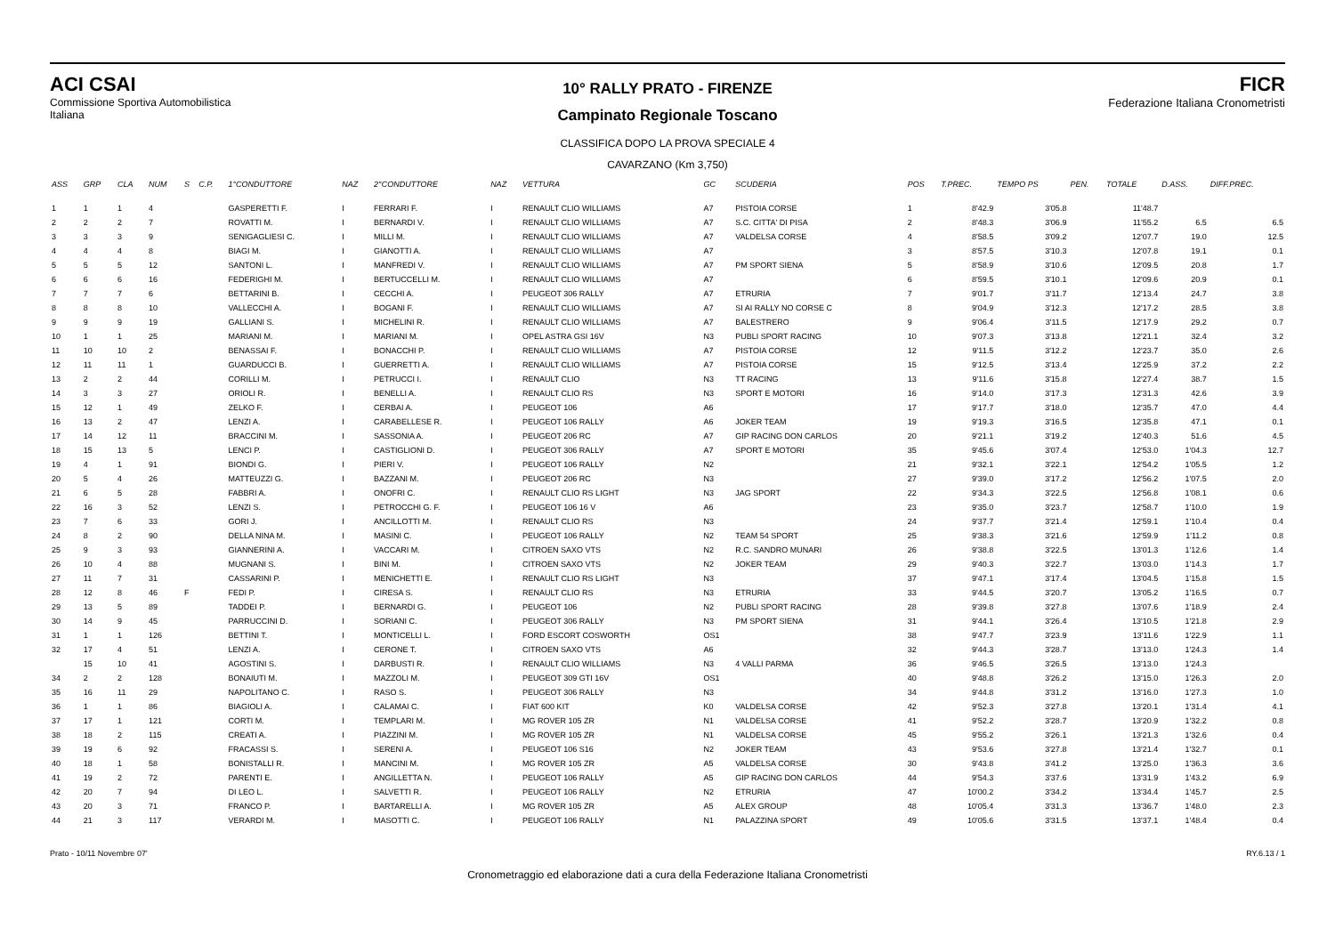ACI CSAI
Commissione Sportiva Automobilistica Italiana
10° RALLY PRATO - FIRENZE
Campinato Regionale Toscano
CLASSIFICA DOPO LA PROVA SPECIALE 4
CAVARZANO (Km 3,750)
FICR
Federazione Italiana Cronometristi
| ASS | GRP | CLA | NUM | S | C.P. | 1°CONDUTTORE | NAZ | 2°CONDUTTORE | NAZ | VETTURA | GC | SCUDERIA | POS | T.PREC. | TEMPO PS | PEN. | TOTALE | D.ASS. | DIFF.PREC. |
| --- | --- | --- | --- | --- | --- | --- | --- | --- | --- | --- | --- | --- | --- | --- | --- | --- | --- | --- | --- |
| 1 | 1 | 1 | 4 | | | GASPERETTI F. | I | FERRARI F. | I | RENAULT CLIO WILLIAMS | A7 | PISTOIA CORSE | 1 | 8'42.9 | 3'05.8 | | 11'48.7 | | |
| 2 | 2 | 2 | 7 | | | ROVATTI M. | I | BERNARDI V. | I | RENAULT CLIO WILLIAMS | A7 | S.C. CITTA' DI PISA | 2 | 8'48.3 | 3'06.9 | | 11'55.2 | 6.5 | 6.5 |
| 3 | 3 | 3 | 9 | | | SENIGAGLIESI C. | I | MILLI M. | I | RENAULT CLIO WILLIAMS | A7 | VALDELSA CORSE | 4 | 8'58.5 | 3'09.2 | | 12'07.7 | 19.0 | 12.5 |
| 4 | 4 | 4 | 8 | | | BIAGI M. | I | GIANOTTI A. | I | RENAULT CLIO WILLIAMS | A7 | | 3 | 8'57.5 | 3'10.3 | | 12'07.8 | 19.1 | 0.1 |
| 5 | 5 | 5 | 12 | | | SANTONI L. | I | MANFREDI V. | I | RENAULT CLIO WILLIAMS | A7 | PM SPORT SIENA | 5 | 8'58.9 | 3'10.6 | | 12'09.5 | 20.8 | 1.7 |
| 6 | 6 | 6 | 16 | | | FEDERIGHI M. | I | BERTUCCELLI M. | I | RENAULT CLIO WILLIAMS | A7 | | 6 | 8'59.5 | 3'10.1 | | 12'09.6 | 20.9 | 0.1 |
| 7 | 7 | 7 | 6 | | | BETTARINI B. | I | CECCHI A. | I | PEUGEOT 306 RALLY | A7 | ETRURIA | 7 | 9'01.7 | 3'11.7 | | 12'13.4 | 24.7 | 3.8 |
| 8 | 8 | 8 | 10 | | | VALLECCHI A. | I | BOGANI F. | I | RENAULT CLIO WILLIAMS | A7 | SI AI RALLY NO CORSE C | 8 | 9'04.9 | 3'12.3 | | 12'17.2 | 28.5 | 3.8 |
| 9 | 9 | 9 | 19 | | | GALLIANI S. | I | MICHELINI R. | I | RENAULT CLIO WILLIAMS | A7 | BALESTRERO | 9 | 9'06.4 | 3'11.5 | | 12'17.9 | 29.2 | 0.7 |
| 10 | 1 | 1 | 25 | | | MARIANI M. | I | MARIANI M. | I | OPEL ASTRA GSI 16V | N3 | PUBLI SPORT RACING | 10 | 9'07.3 | 3'13.8 | | 12'21.1 | 32.4 | 3.2 |
| 11 | 10 | 10 | 2 | | | BENASSAI F. | I | BONACCHI P. | I | RENAULT CLIO WILLIAMS | A7 | PISTOIA CORSE | 12 | 9'11.5 | 3'12.2 | | 12'23.7 | 35.0 | 2.6 |
| 12 | 11 | 11 | 1 | | | GUARDUCCI B. | I | GUERRETTI A. | I | RENAULT CLIO WILLIAMS | A7 | PISTOIA CORSE | 15 | 9'12.5 | 3'13.4 | | 12'25.9 | 37.2 | 2.2 |
| 13 | 2 | 2 | 44 | | | CORILLI M. | I | PETRUCCI I. | I | RENAULT CLIO | N3 | TT RACING | 13 | 9'11.6 | 3'15.8 | | 12'27.4 | 38.7 | 1.5 |
| 14 | 3 | 3 | 27 | | | ORIOLI R. | I | BENELLI A. | I | RENAULT CLIO RS | N3 | SPORT E MOTORI | 16 | 9'14.0 | 3'17.3 | | 12'31.3 | 42.6 | 3.9 |
| 15 | 12 | 1 | 49 | | | ZELKO F. | I | CERBAI A. | I | PEUGEOT 106 | A6 | | 17 | 9'17.7 | 3'18.0 | | 12'35.7 | 47.0 | 4.4 |
| 16 | 13 | 2 | 47 | | | LENZI A. | I | CARABELLESE R. | I | PEUGEOT 106 RALLY | A6 | JOKER TEAM | 19 | 9'19.3 | 3'16.5 | | 12'35.8 | 47.1 | 0.1 |
| 17 | 14 | 12 | 11 | | | BRACCINI M. | I | SASSONIA A. | I | PEUGEOT 206 RC | A7 | GIP RACING DON CARLOS | 20 | 9'21.1 | 3'19.2 | | 12'40.3 | 51.6 | 4.5 |
| 18 | 15 | 13 | 5 | | | LENCI P. | I | CASTIGLIONI D. | I | PEUGEOT 306 RALLY | A7 | SPORT E MOTORI | 35 | 9'45.6 | 3'07.4 | | 12'53.0 | 1'04.3 | 12.7 |
| 19 | 4 | 1 | 91 | | | BIONDI G. | I | PIERI V. | I | PEUGEOT 106 RALLY | N2 | | 21 | 9'32.1 | 3'22.1 | | 12'54.2 | 1'05.5 | 1.2 |
| 20 | 5 | 4 | 26 | | | MATTEUZZI G. | I | BAZZANI M. | I | PEUGEOT 206 RC | N3 | | 27 | 9'39.0 | 3'17.2 | | 12'56.2 | 1'07.5 | 2.0 |
| 21 | 6 | 5 | 28 | | | FABBRI A. | I | ONOFRI C. | I | RENAULT CLIO RS LIGHT | N3 | JAG SPORT | 22 | 9'34.3 | 3'22.5 | | 12'56.8 | 1'08.1 | 0.6 |
| 22 | 16 | 3 | 52 | | | LENZI S. | I | PETROCCHI G. F. | I | PEUGEOT 106 16 V | A6 | | 23 | 9'35.0 | 3'23.7 | | 12'58.7 | 1'10.0 | 1.9 |
| 23 | 7 | 6 | 33 | | | GORI J. | I | ANCILLOTTI M. | I | RENAULT CLIO RS | N3 | | 24 | 9'37.7 | 3'21.4 | | 12'59.1 | 1'10.4 | 0.4 |
| 24 | 8 | 2 | 90 | | | DELLA NINA M. | I | MASINI C. | I | PEUGEOT 106 RALLY | N2 | TEAM 54 SPORT | 25 | 9'38.3 | 3'21.6 | | 12'59.9 | 1'11.2 | 0.8 |
| 25 | 9 | 3 | 93 | | | GIANNERINI A. | I | VACCARI M. | I | CITROEN SAXO VTS | N2 | R.C. SANDRO MUNARI | 26 | 9'38.8 | 3'22.5 | | 13'01.3 | 1'12.6 | 1.4 |
| 26 | 10 | 4 | 88 | | | MUGNANI S. | I | BINI M. | I | CITROEN SAXO VTS | N2 | JOKER TEAM | 29 | 9'40.3 | 3'22.7 | | 13'03.0 | 1'14.3 | 1.7 |
| 27 | 11 | 7 | 31 | | | CASSARINI P. | I | MENICHETTI E. | I | RENAULT CLIO RS LIGHT | N3 | | 37 | 9'47.1 | 3'17.4 | | 13'04.5 | 1'15.8 | 1.5 |
| 28 | 12 | 8 | 46 | F | | FEDI P. | I | CIRESA S. | I | RENAULT CLIO RS | N3 | ETRURIA | 33 | 9'44.5 | 3'20.7 | | 13'05.2 | 1'16.5 | 0.7 |
| 29 | 13 | 5 | 89 | | | TADDEI P. | I | BERNARDI G. | I | PEUGEOT 106 | N2 | PUBLI SPORT RACING | 28 | 9'39.8 | 3'27.8 | | 13'07.6 | 1'18.9 | 2.4 |
| 30 | 14 | 9 | 45 | | | PARRUCCINI D. | I | SORIANI C. | I | PEUGEOT 306 RALLY | N3 | PM SPORT SIENA | 31 | 9'44.1 | 3'26.4 | | 13'10.5 | 1'21.8 | 2.9 |
| 31 | 1 | 1 | 126 | | | BETTINI T. | I | MONTICELLI L. | I | FORD ESCORT COSWORTH | OS1 | | 38 | 9'47.7 | 3'23.9 | | 13'11.6 | 1'22.9 | 1.1 |
| 32 | 17 | 4 | 51 | | | LENZI A. | I | CERONE T. | I | CITROEN SAXO VTS | A6 | | 32 | 9'44.3 | 3'28.7 | | 13'13.0 | 1'24.3 | 1.4 |
| | 15 | 10 | 41 | | | AGOSTINI S. | I | DARBUSTI R. | I | RENAULT CLIO WILLIAMS | N3 | 4 VALLI PARMA | 36 | 9'46.5 | 3'26.5 | | 13'13.0 | 1'24.3 | |
| 34 | 2 | 2 | 128 | | | BONAIUTI M. | I | MAZZOLI M. | I | PEUGEOT 309 GTI 16V | OS1 | | 40 | 9'48.8 | 3'26.2 | | 13'15.0 | 1'26.3 | 2.0 |
| 35 | 16 | 11 | 29 | | | NAPOLITANO C. | I | RASO S. | I | PEUGEOT 306 RALLY | N3 | | 34 | 9'44.8 | 3'31.2 | | 13'16.0 | 1'27.3 | 1.0 |
| 36 | 1 | 1 | 86 | | | BIAGIOLI A. | I | CALAMAI C. | I | FIAT 600 KIT | K0 | VALDELSA CORSE | 42 | 9'52.3 | 3'27.8 | | 13'20.1 | 1'31.4 | 4.1 |
| 37 | 17 | 1 | 121 | | | CORTI M. | I | TEMPLARI M. | I | MG ROVER 105 ZR | N1 | VALDELSA CORSE | 41 | 9'52.2 | 3'28.7 | | 13'20.9 | 1'32.2 | 0.8 |
| 38 | 18 | 2 | 115 | | | CREATI A. | I | PIAZZINI M. | I | MG ROVER 105 ZR | N1 | VALDELSA CORSE | 45 | 9'55.2 | 3'26.1 | | 13'21.3 | 1'32.6 | 0.4 |
| 39 | 19 | 6 | 92 | | | FRACASSI S. | I | SERENI A. | I | PEUGEOT 106 S16 | N2 | JOKER TEAM | 43 | 9'53.6 | 3'27.8 | | 13'21.4 | 1'32.7 | 0.1 |
| 40 | 18 | 1 | 58 | | | BONISTALLI R. | I | MANCINI M. | I | MG ROVER 105 ZR | A5 | VALDELSA CORSE | 30 | 9'43.8 | 3'41.2 | | 13'25.0 | 1'36.3 | 3.6 |
| 41 | 19 | 2 | 72 | | | PARENTI E. | I | ANGILLETTA N. | I | PEUGEOT 106 RALLY | A5 | GIP RACING DON CARLOS | 44 | 9'54.3 | 3'37.6 | | 13'31.9 | 1'43.2 | 6.9 |
| 42 | 20 | 7 | 94 | | | DI LEO L. | I | SALVETTI R. | I | PEUGEOT 106 RALLY | N2 | ETRURIA | 47 | 10'00.2 | 3'34.2 | | 13'34.4 | 1'45.7 | 2.5 |
| 43 | 20 | 3 | 71 | | | FRANCO P. | I | BARTARELLI A. | I | MG ROVER 105 ZR | A5 | ALEX GROUP | 48 | 10'05.4 | 3'31.3 | | 13'36.7 | 1'48.0 | 2.3 |
| 44 | 21 | 3 | 117 | | | VERARDI M. | I | MASOTTI C. | I | PEUGEOT 106 RALLY | N1 | PALAZZINA SPORT | 49 | 10'05.6 | 3'31.5 | | 13'37.1 | 1'48.4 | 0.4 |
Prato - 10/11 Novembre 07' RY.6.13 / 1
Cronometraggio ed elaborazione dati a cura della Federazione Italiana Cronometristi